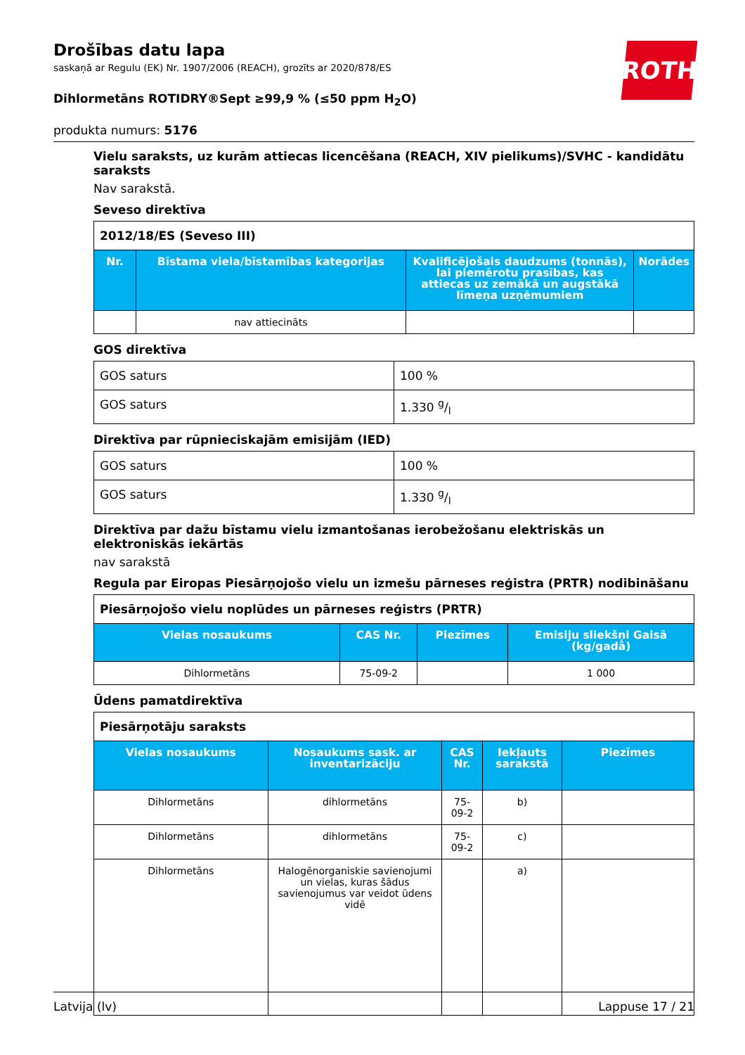Drošības datu lapa
saskaņā ar Regulu (EK) Nr. 1907/2006 (REACH), grozīts ar 2020/878/ES
ROTH
Dihlormetāns ROTIDRY®Sept ≥99,9 % (≤50 ppm H<sub>2</sub>O)
produkta numurs: 5176
Vielu saraksts, uz kurām attiecas licencēšana (REACH, XIV pielikums)/SVHC - kandidātu saraksts
Nav sarakstā.
Seveso direktīva
| 2012/18/ES (Seveso III) | | | |
| Nr. | Bīstama viela/bīstamības kategorijas | Kvalificējošais daudzums (tonnās), lai piemērotu prasības, kas attiecas uz zemākā un augstākā līmeņa uzņēmumiem | Norādes |
| | nav attiecināts | | |
GOS direktīva
| GOS saturs | 100 % |
| GOS saturs | 1.330 g/l |
Direktīva par rūpnieciskajām emisijām (IED)
| GOS saturs | 100 % |
| GOS saturs | 1.330 g/l |
Direktīva par dažu bīstamu vielu izmantošanas ierobežošanu elektriskās un elektroniskās iekārtās
nav sarakstā
Regula par Eiropas Piesārņojošo vielu un izmešu pārneses reģistra (PRTR) nodibināšanu
| Piesārņojošo vielu noplūdes un pārneses reģistrs (PRTR) | | | |
| Vielas nosaukums | CAS Nr. | Piezīmes | Emisiju sliekšņi Gaisā (kg/gadā) |
| Dihlormetāns | 75-09-2 | | 1 000 |
Ūdens pamatdirektīva
| Piesārņotāju saraksts | | | | |
| Vielas nosaukums | Nosaukums sask. ar inventarizāciju | CAS Nr. | Iekļauts sarakstā | Piezīmes |
| Dihlormetāns | dihlormetāns | 75-09-2 | b) | |
| Dihlormetāns | dihlormetāns | 75-09-2 | c) | |
| Dihlormetāns | Halogēnorganiskie savienojumi un vielas, kuras šādus savienojumus var veidot ūdens vidē | | a) | |
Latvija (lv) Lappuse 17 / 21